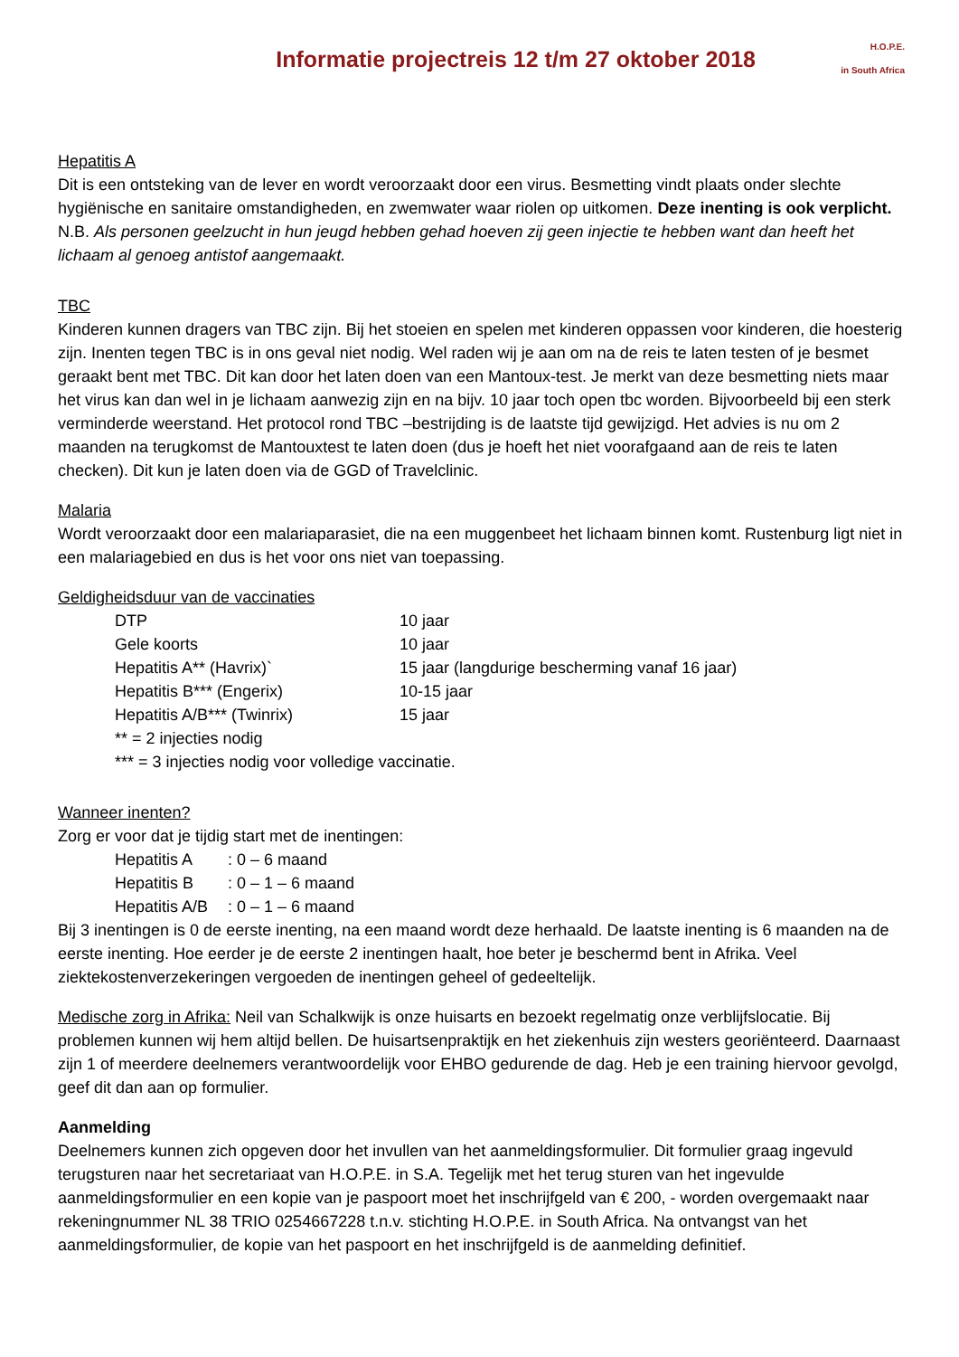Informatie projectreis 12 t/m 27 oktober 2018
H.O.P.E.
in South Africa
Hepatitis A
Dit is een ontsteking van de lever en wordt veroorzaakt door een virus. Besmetting vindt plaats onder slechte hygiënische en sanitaire omstandigheden, en zwemwater waar riolen op uitkomen. Deze inenting is ook verplicht.
N.B. Als personen geelzucht in hun jeugd hebben gehad hoeven zij geen injectie te hebben want dan heeft het lichaam al genoeg antistof aangemaakt.
TBC
Kinderen kunnen dragers van TBC zijn. Bij het stoeien en spelen met kinderen oppassen voor kinderen, die hoesterig zijn. Inenten tegen TBC is in ons geval niet nodig. Wel raden wij je aan om na de reis te laten testen of je besmet geraakt bent met TBC. Dit kan door het laten doen van een Mantoux-test. Je merkt van deze besmetting niets maar het virus kan dan wel in je lichaam aanwezig zijn en na bijv. 10 jaar toch open tbc worden. Bijvoorbeeld bij een sterk verminderde weerstand. Het protocol rond TBC –bestrijding is de laatste tijd gewijzigd. Het advies is nu om 2 maanden na terugkomst de Mantouxtest te laten doen (dus je hoeft het niet voorafgaand aan de reis te laten checken). Dit kun je laten doen via de GGD of Travelclinic.
Malaria
Wordt veroorzaakt door een malariaparasiet, die na een muggenbeet het lichaam binnen komt. Rustenburg ligt niet in een malariagebied en dus is het voor ons niet van toepassing.
Geldigheidsduur van de vaccinaties
| DTP | 10 jaar |
| Gele koorts | 10 jaar |
| Hepatitis A** (Havrix)` | 15 jaar (langdurige bescherming vanaf 16 jaar) |
| Hepatitis B*** (Engerix) | 10-15 jaar |
| Hepatitis A/B*** (Twinrix) | 15 jaar |
** = 2 injecties nodig
*** = 3 injecties nodig voor volledige vaccinatie.
Wanneer inenten?
Zorg er voor dat je tijdig start met de inentingen:
| Hepatitis A | : 0 – 6 maand |
| Hepatitis B | : 0 – 1 – 6 maand |
| Hepatitis A/B | : 0 – 1 – 6 maand |
Bij 3 inentingen is 0 de eerste inenting, na een maand wordt deze herhaald. De laatste inenting is 6 maanden na de eerste inenting. Hoe eerder je de eerste 2 inentingen haalt, hoe beter je beschermd bent in Afrika. Veel ziektekostenverzekeringen vergoeden de inentingen geheel of gedeeltelijk.
Medische zorg in Afrika: Neil van Schalkwijk is onze huisarts en bezoekt regelmatig onze verblijfslocatie. Bij problemen kunnen wij hem altijd bellen. De huisartsenpraktijk en het ziekenhuis zijn westers georiënteerd. Daarnaast zijn 1 of meerdere deelnemers verantwoordelijk voor EHBO gedurende de dag. Heb je een training hiervoor gevolgd, geef dit dan aan op formulier.
Aanmelding
Deelnemers kunnen zich opgeven door het invullen van het aanmeldingsformulier. Dit formulier graag ingevuld terugsturen naar het secretariaat van H.O.P.E. in S.A. Tegelijk met het terug sturen van het ingevulde aanmeldingsformulier en een kopie van je paspoort moet het inschrijfgeld van € 200, - worden overgemaakt naar rekeningnummer NL 38 TRIO 0254667228 t.n.v. stichting H.O.P.E. in South Africa. Na ontvangst van het aanmeldingsformulier, de kopie van het paspoort en het inschrijfgeld is de aanmelding definitief.